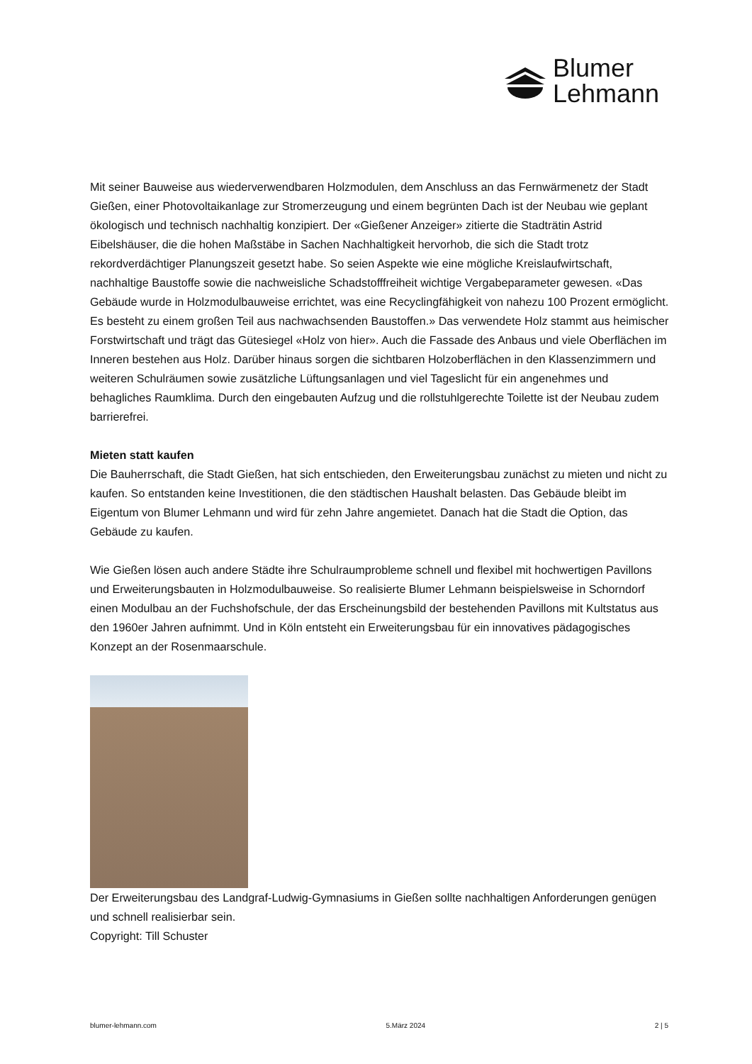Blumer
Lehmann
Mit seiner Bauweise aus wiederverwendbaren Holzmodulen, dem Anschluss an das Fernwärmenetz der Stadt Gießen, einer Photovoltaikanlage zur Stromerzeugung und einem begrünten Dach ist der Neubau wie geplant ökologisch und technisch nachhaltig konzipiert. Der «Gießener Anzeiger» zitierte die Stadträtin Astrid Eibelshäuser, die die hohen Maßstäbe in Sachen Nachhaltigkeit hervorhob, die sich die Stadt trotz rekordverdächtiger Planungszeit gesetzt habe. So seien Aspekte wie eine mögliche Kreislaufwirtschaft, nachhaltige Baustoffe sowie die nachweisliche Schadstofffreiheit wichtige Vergabeparameter gewesen. «Das Gebäude wurde in Holzmodulbauweise errichtet, was eine Recyclingfähigkeit von nahezu 100 Prozent ermöglicht. Es besteht zu einem großen Teil aus nachwachsenden Baustoffen.» Das verwendete Holz stammt aus heimischer Forstwirtschaft und trägt das Gütesiegel «Holz von hier». Auch die Fassade des Anbaus und viele Oberflächen im Inneren bestehen aus Holz. Darüber hinaus sorgen die sichtbaren Holzoberflächen in den Klassenzimmern und weiteren Schulräumen sowie zusätzliche Lüftungsanlagen und viel Tageslicht für ein angenehmes und behagliches Raumklima. Durch den eingebauten Aufzug und die rollstuhlgerechte Toilette ist der Neubau zudem barrierefrei.
Mieten statt kaufen
Die Bauherrschaft, die Stadt Gießen, hat sich entschieden, den Erweiterungsbau zunächst zu mieten und nicht zu kaufen. So entstanden keine Investitionen, die den städtischen Haushalt belasten. Das Gebäude bleibt im Eigentum von Blumer Lehmann und wird für zehn Jahre angemietet. Danach hat die Stadt die Option, das Gebäude zu kaufen.
Wie Gießen lösen auch andere Städte ihre Schulraumprobleme schnell und flexibel mit hochwertigen Pavillons und Erweiterungsbauten in Holzmodulbauweise. So realisierte Blumer Lehmann beispielsweise in Schorndorf einen Modulbau an der Fuchshofschule, der das Erscheinungsbild der bestehenden Pavillons mit Kultstatus aus den 1960er Jahren aufnimmt. Und in Köln entsteht ein Erweiterungsbau für ein innovatives pädagogisches Konzept an der Rosenmaarschule.
Der Erweiterungsbau des Landgraf-Ludwig-Gymnasiums in Gießen sollte nachhaltigen Anforderungen genügen und schnell realisierbar sein.
Copyright: Till Schuster
blumer-lehmann.com 5.März 2024 2 | 5